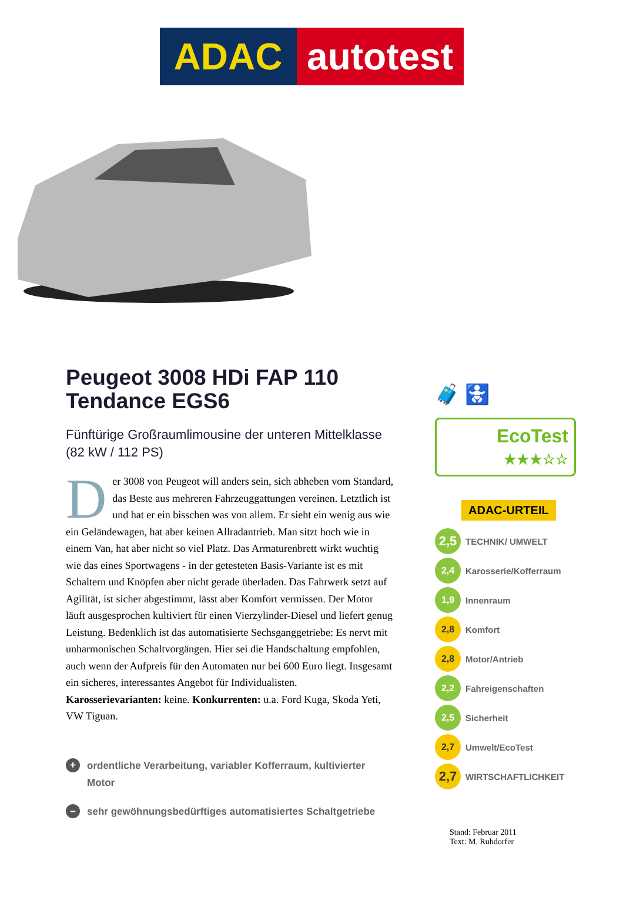ADAC autotest
Peugeot 3008 HDi FAP 110 Tendance EGS6
Fünftürige Großraumlimousine der unteren Mittelklasse (82 kW / 112 PS)
Der 3008 von Peugeot will anders sein, sich abheben vom Standard, das Beste aus mehreren Fahrzeuggattungen vereinen. Letztlich ist und hat er ein bisschen was von allem. Er sieht ein wenig aus wie ein Geländewagen, hat aber keinen Allradantrieb. Man sitzt hoch wie in einem Van, hat aber nicht so viel Platz. Das Armaturenbrett wirkt wuchtig wie das eines Sportwagens - in der getesteten Basis-Variante ist es mit Schaltern und Knöpfen aber nicht gerade überladen. Das Fahrwerk setzt auf Agilität, ist sicher abgestimmt, lässt aber Komfort vermissen. Der Motor läuft ausgesprochen kultiviert für einen Vierzylinder-Diesel und liefert genug Leistung. Bedenklich ist das automatisierte Sechsganggetriebe: Es nervt mit unharmonischen Schaltvorgängen. Hier sei die Handschaltung empfohlen, auch wenn der Aufpreis für den Automaten nur bei 600 Euro liegt. Insgesamt ein sicheres, interessantes Angebot für Individualisten. Karosserievarianten: keine. Konkurrenten: u.a. Ford Kuga, Skoda Yeti, VW Tiguan.
+ ordentliche Verarbeitung, variabler Kofferraum, kultivierter Motor
– sehr gewöhnungsbedürftiges automatisiertes Schaltgetriebe
🧳 🚼
EcoTest
★★★☆☆
ADAC-URTEIL
2,5 TECHNIK/ UMWELT
2,4 Karosserie/Kofferraum
1,9 Innenraum
2,8 Komfort
2,8 Motor/Antrieb
2,2 Fahreigenschaften
2,5 Sicherheit
2,7 Umwelt/EcoTest
2,7 WIRTSCHAFTLICHKEIT
Stand: Februar 2011
Text: M. Ruhdorfer